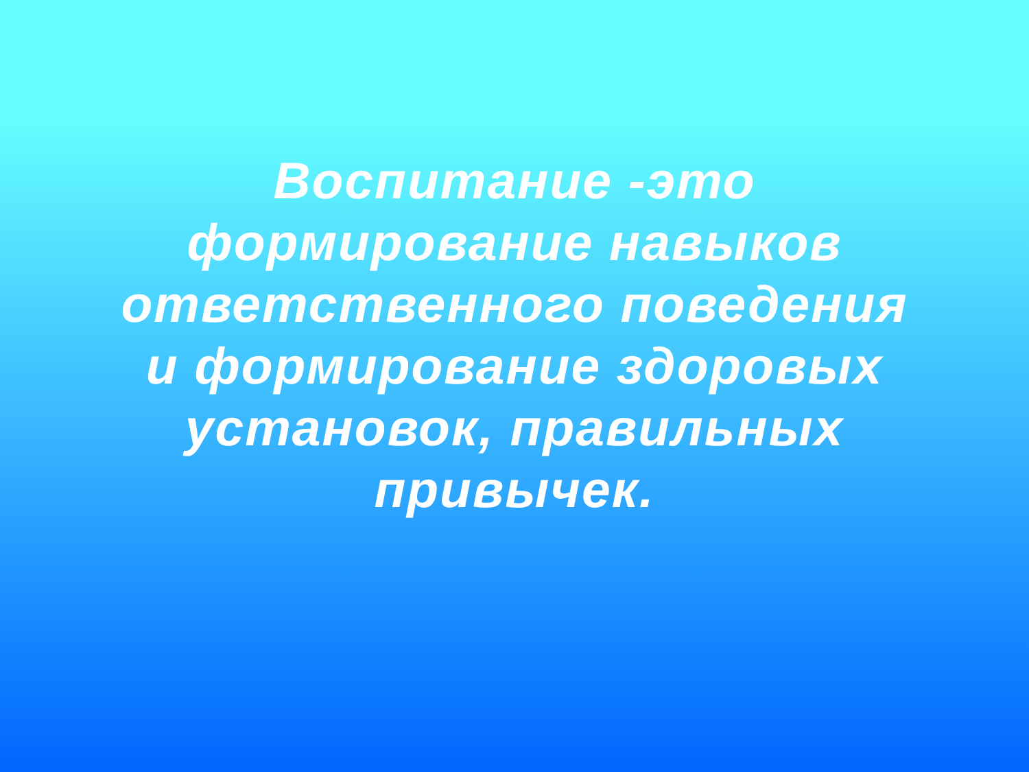Воспитание -это
формирование навыков
ответственного поведения
и формирование здоровых
установок, правильных
привычек.